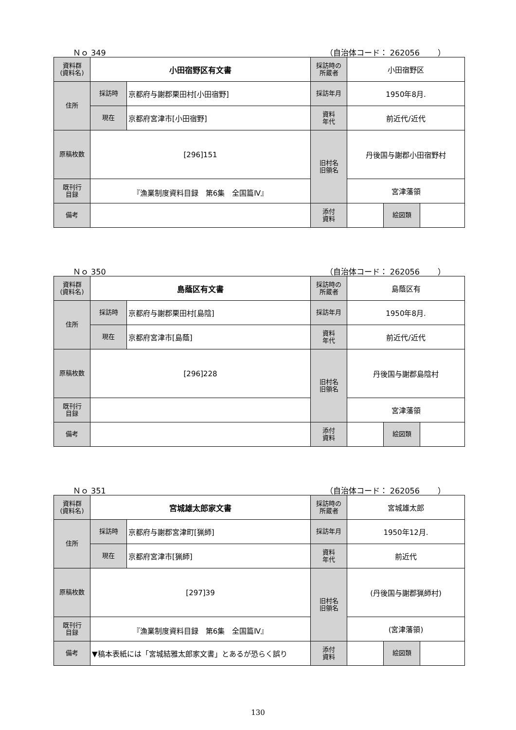Ｎｏ 349 （自治体コード： 262056　　 ）
| 資料群 (資料名) | 小田宿野区有文書 | | 採訪時の 所蔵者 | 小田宿野区 | | |
| 住所 | 採訪時 | 京都府与謝郡栗田村[小田宿野] | 採訪年月 | 1950年8月. | | |
| | 現在 | 京都府宮津市[小田宿野] | 資料 年代 | 前近代/近代 | | |
| 原稿枚数 | [296]151 | | 旧村名 旧領名 | 丹後国与謝郡小田宿野村 | | |
| 既刊行 目録 | 『漁業制度資料目録 第6集 全国篇Ⅳ』 | | | 宮津藩領 | | |
| 備考 | | | | | | |
| | | | 添付 資料 | | 絵図類 | |
Ｎｏ 350 （自治体コード： 262056　　 ）
| 資料群 (資料名) | 島蔭区有文書 | | 採訪時の 所蔵者 | 島蔭区有 | | |
| 住所 | 採訪時 | 京都府与謝郡栗田村[島陰] | 採訪年月 | 1950年8月. | | |
| | 現在 | 京都府宮津市[島蔭] | 資料 年代 | 前近代/近代 | | |
| 原稿枚数 | [296]228 | | 旧村名 旧領名 | 丹後国与謝郡島陰村 | | |
| 既刊行 目録 | | | | 宮津藩領 | | |
| 備考 | | | | | | |
| | | | 添付 資料 | | 絵図類 | |
Ｎｏ 351 （自治体コード： 262056　　 ）
| 資料群 (資料名) | 宮城雄太郎家文書 | | 採訪時の 所蔵者 | 宮城雄太郎 | | |
| 住所 | 採訪時 | 京都府与謝郡宮津町[猟師] | 採訪年月 | 1950年12月. | | |
| | 現在 | 京都府宮津市[猟師] | 資料 年代 | 前近代 | | |
| 原稿枚数 | [297]39 | | 旧村名 旧領名 | (丹後国与謝郡猟師村) | | |
| 既刊行 目録 | 『漁業制度資料目録 第6集 全国篇Ⅳ』 | | | (宮津藩領) | | |
| 備考 | ▼稿本表紙には「宮城結雅太郎家文書」とあるが恐らく誤り | | | | | |
| | | | 添付 資料 | | 絵図類 | |
130